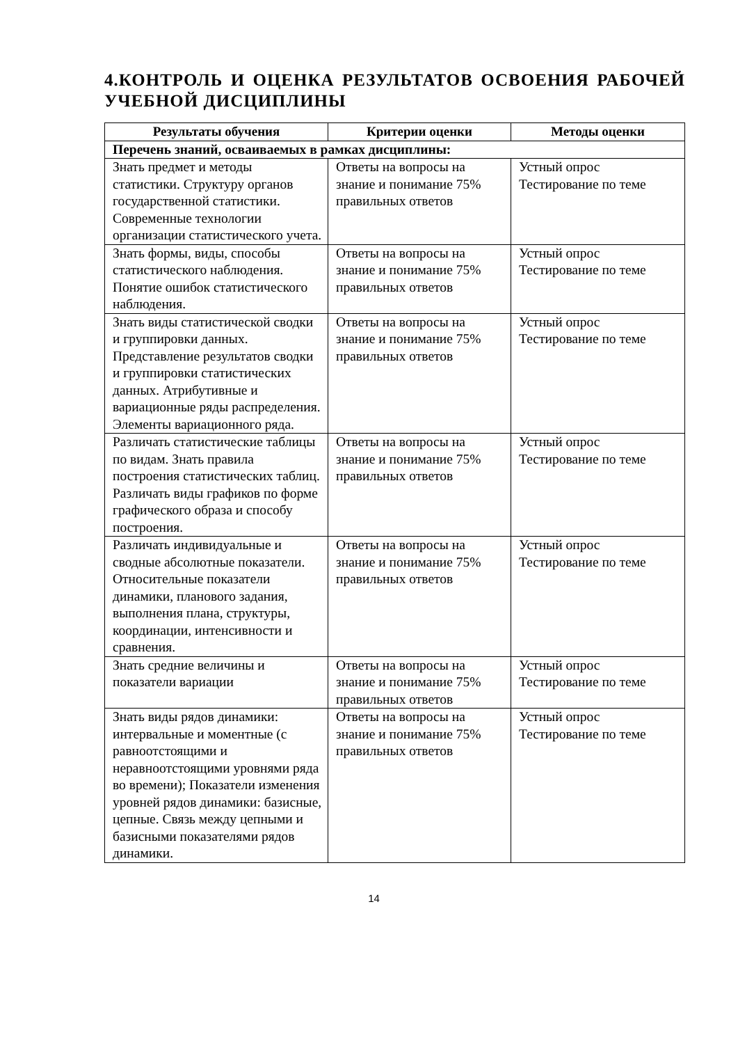4.КОНТРОЛЬ И ОЦЕНКА РЕЗУЛЬТАТОВ ОСВОЕНИЯ РАБОЧЕЙ УЧЕБНОЙ ДИСЦИПЛИНЫ
| Результаты обучения | Критерии оценки | Методы оценки |
| --- | --- | --- |
| Перечень знаний, осваиваемых в рамках дисциплины: | | |
| Знать предмет и методы статистики. Структуру органов государственной статистики. Современные технологии организации статистического учета. | Ответы на вопросы на знание и понимание 75% правильных ответов | Устный опрос Тестирование по теме |
| Знать формы, виды, способы статистического наблюдения. Понятие ошибок статистического наблюдения. | Ответы на вопросы на знание и понимание 75% правильных ответов | Устный опрос Тестирование по теме |
| Знать виды статистической сводки и группировки данных. Представление результатов сводки и группировки статистических данных. Атрибутивные и вариационные ряды распределения. Элементы вариационного ряда. | Ответы на вопросы на знание и понимание 75% правильных ответов | Устный опрос Тестирование по теме |
| Различать статистические таблицы по видам. Знать правила построения статистических таблиц. Различать виды графиков по форме графического образа и способу построения. | Ответы на вопросы на знание и понимание 75% правильных ответов | Устный опрос Тестирование по теме |
| Различать индивидуальные и сводные абсолютные показатели. Относительные показатели динамики, планового задания, выполнения плана, структуры, координации, интенсивности и сравнения. | Ответы на вопросы на знание и понимание 75% правильных ответов | Устный опрос Тестирование по теме |
| Знать средние величины и показатели вариации | Ответы на вопросы на знание и понимание 75% правильных ответов | Устный опрос Тестирование по теме |
| Знать виды рядов динамики: интервальные и моментные (с равноотстоящими и неравноотстоящими уровнями ряда во времени); Показатели изменения уровней рядов динамики: базисные, цепные. Связь между цепными и базисными показателями рядов динамики. | Ответы на вопросы на знание и понимание 75% правильных ответов | Устный опрос Тестирование по теме |
14